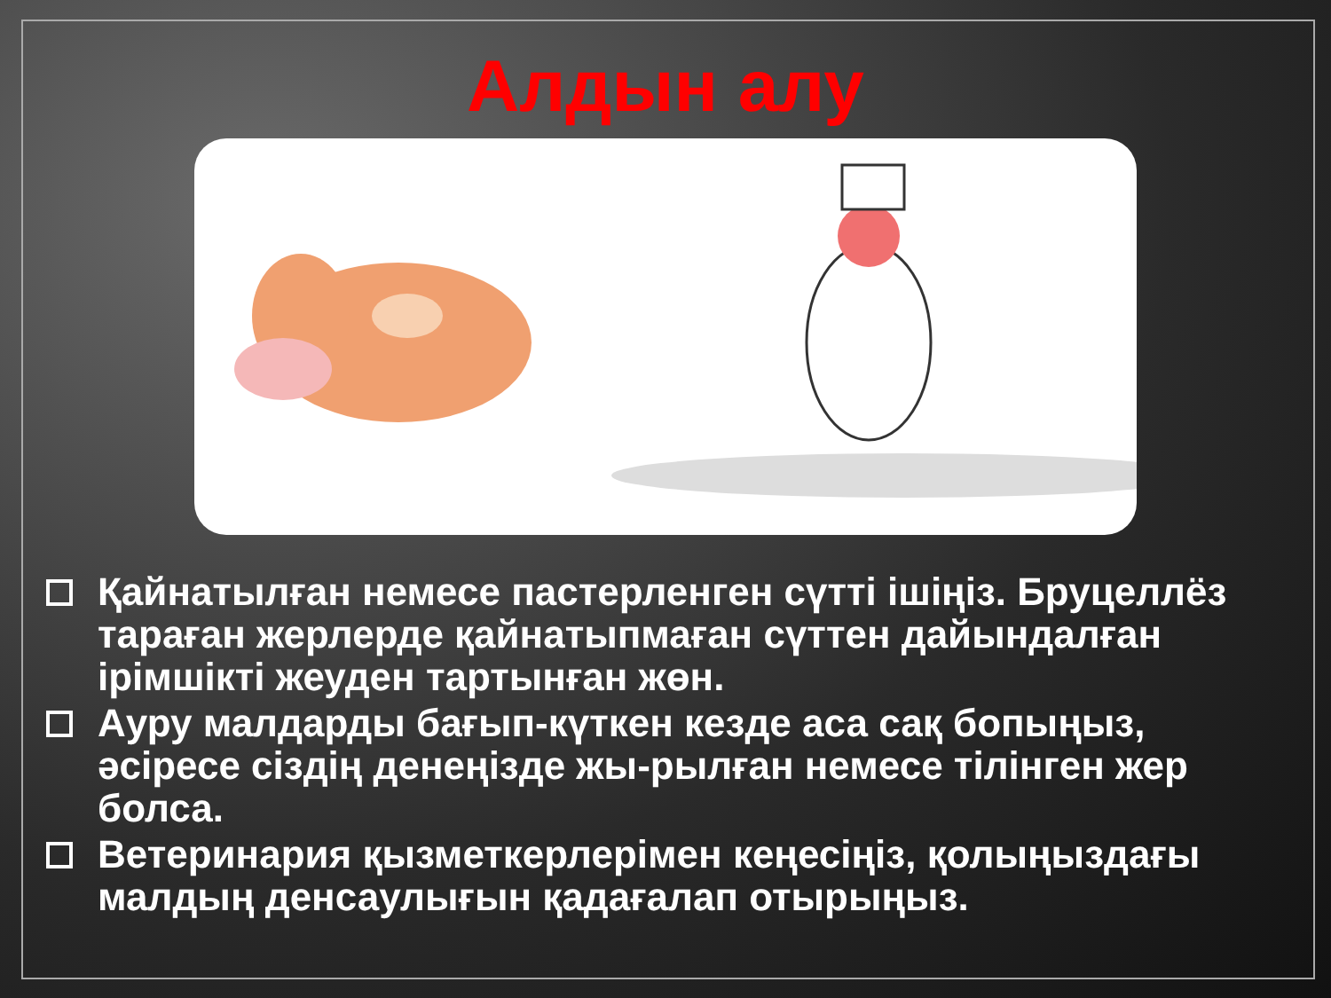Алдын алу
Қайнатылған немесе пастерленген сүтті ішіңіз. Бруцеллёз тараған жерлерде қайнатыпмаған сүттен дайындалған ірімшікті жеуден тартынған жөн.
Ауру малдарды бағып-күткен кезде аса сақ бопыңыз, әсіресе сіздің денеңізде жы-рылған немесе тілінген жер болса.
Ветеринария қызметкерлерімен кеңесіңіз, қолыңыздағы малдың денсаулығын қадағалап отырыңыз.